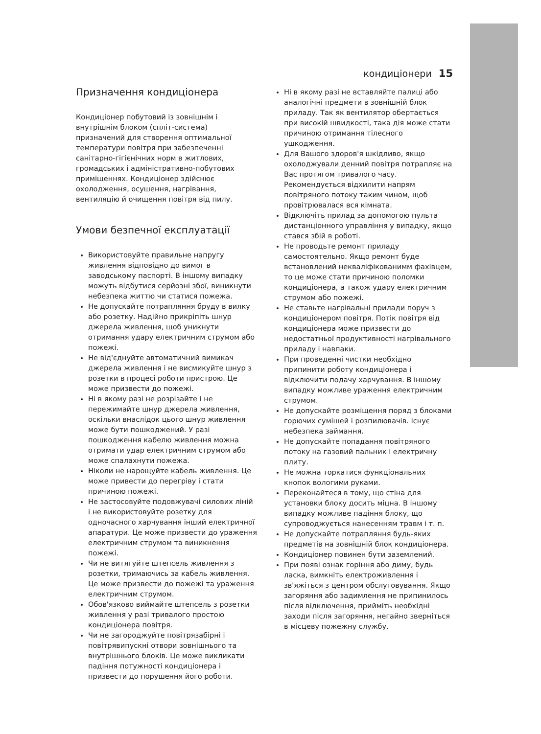кондиціонери 15
Призначення кондиціонера
Кондиціонер побутовий із зовнішнім і внутрішнім блоком (спліт-система) призначений для створення оптимальної температури повітря при забезпеченні санітарно-гігієнічних норм в житлових, громадських і адміністративно-побутових приміщеннях. Кондиціонер здійснює охолодження, осушення, нагрівання, вентиляцію й очищення повітря від пилу.
Умови безпечної експлуатації
Використовуйте правильне напругу живлення відповідно до вимог в заводському паспорті. В іншому випадку можуть відбутися серйозні збої, виникнути небезпека життю чи статися пожежа.
Не допускайте потрапляння бруду в вилку або розетку. Надійно прикріпіть шнур джерела живлення, щоб уникнути отримання удару електричним струмом або пожежі.
Не від'єднуйте автоматичний вимикач джерела живлення і не висмикуйте шнур з розетки в процесі роботи пристрою. Це може призвести до пожежі.
Ні в якому разі не розрізайте і не пережимайте шнур джерела живлення, оскільки внаслідок цього шнур живлення може бути пошкоджений. У разі пошкодження кабелю живлення можна отримати удар електричним струмом або може спалахнути пожежа.
Ніколи не нарощуйте кабель живлення. Це може привести до перегріву і стати причиною пожежі.
Не застосовуйте подовжувачі силових ліній і не використовуйте розетку для одночасного харчування інший електричної апаратури. Це може призвести до ураження електричним струмом та виникнення пожежі.
Чи не витягуйте штепсель живлення з розетки, тримаючись за кабель живлення. Це може призвести до пожежі та ураження електричним струмом.
Обов'язково виймайте штепсель з розетки живлення у разі тривалого простою кондиціонера повітря.
Чи не загороджуйте повітрязабірні і повітрявипускні отвори зовнішнього та внутрішнього блоків. Це може викликати падіння потужності кондиціонера і призвести до порушення його роботи.
Ні в якому разі не вставляйте палиці або аналогічні предмети в зовнішній блок приладу. Так як вентилятор обертається при високій швидкості, така дія може стати причиною отримання тілесного ушкодження.
Для Вашого здоров'я шкідливо, якщо охолоджували денний повітря потрапляє на Вас протягом тривалого часу. Рекомендується відхилити напрям повітряного потоку таким чином, щоб провітрювалася вся кімната.
Відключіть прилад за допомогою пульта дистанціонного управління у випадку, якщо стався збій в роботі.
Не проводьте ремонт приладу самостоятельно. Якщо ремонт буде встановлений некваліфікованимм фахівцем, то це може стати причиною поломки кондиціонера, а також удару електричним струмом або пожежі.
Не ставьте нагрівальні прилади поруч з кондиціонером повітря. Потік повітря від кондиціонера може призвести до недостатньої продуктивності нагрівального приладу і навпаки.
При проведенні чистки необхідно припинити роботу кондиціонера і відключити подачу харчування. В іншому випадку можливе ураження електричним струмом.
Не допускайте розміщення поряд з блоками горючих сумішей і розпилювачів. Існує небезпека займання.
Не допускайте попадання повітряного потоку на газовий пальник і електричну плиту.
Не можна торкатися функціональних кнопок вологими руками.
Переконайтеся в тому, що стіна для установки блоку досить міцна. В іншому випадку можливе падіння блоку, що супроводжується нанесенням травм і т. п.
Не допускайте потрапляння будь-яких предметів на зовнішній блок кондиціонера.
Кондиціонер повинен бути заземлений.
При появі ознак горіння або диму, будь ласка, вимкніть електроживлення і зв'яжіться з центром обслуговування. Якщо загоряння або задимлення не припинилось після відключення, прийміть необхідні заходи після загоряння, негайно зверніться в місцеву пожежну службу.